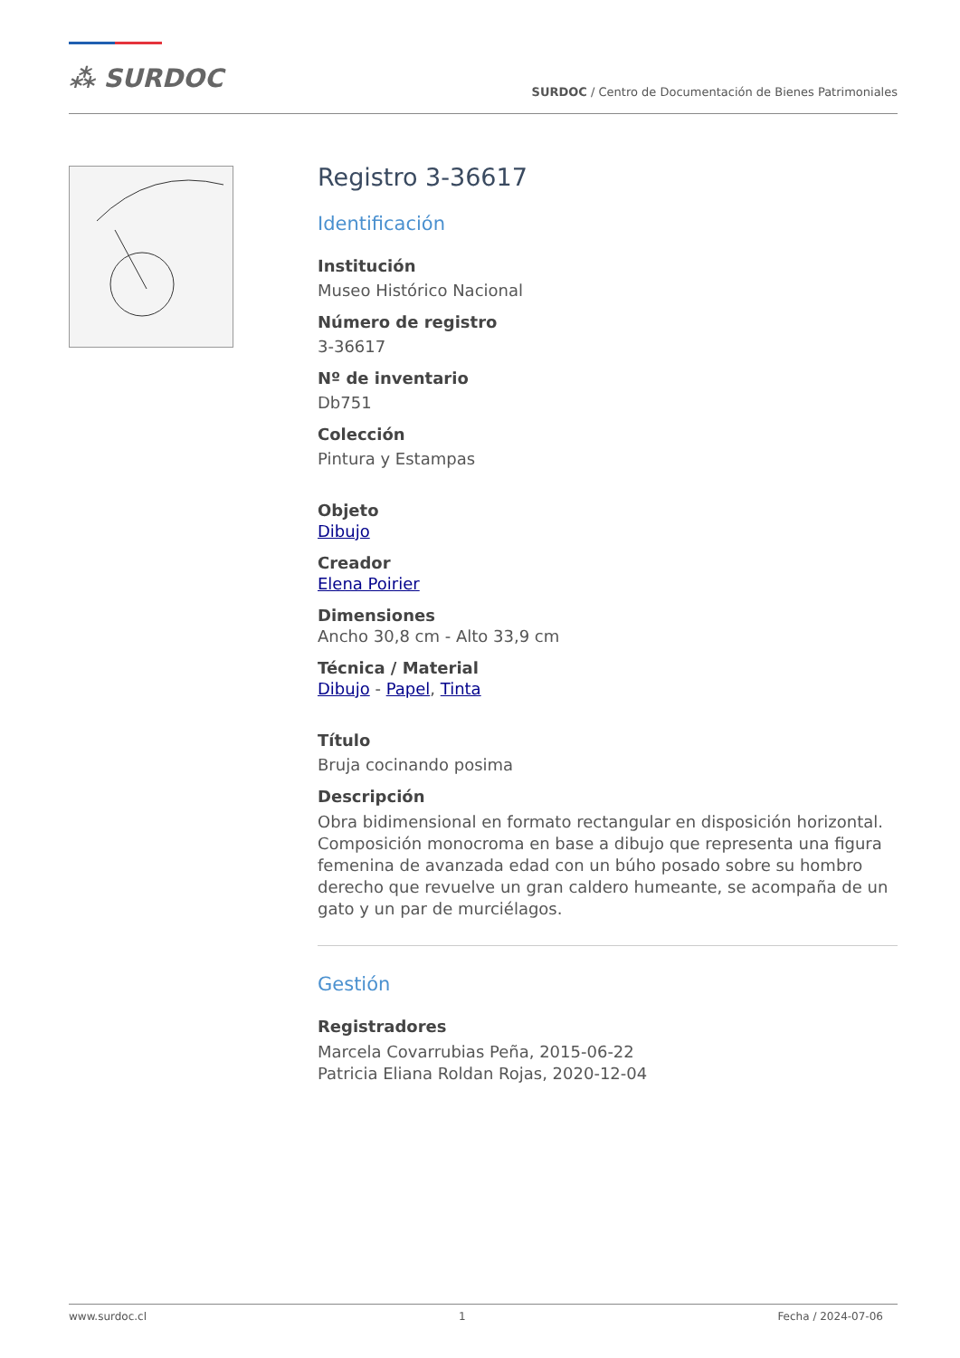⁂ SURDOC
SURDOC / Centro de Documentación de Bienes Patrimoniales
Registro 3-36617
Identificación
Institución
Museo Histórico Nacional
Número de registro
3-36617
Nº de inventario
Db751
Colección
Pintura y Estampas
Objeto
Dibujo
Creador
Elena Poirier
Dimensiones
Ancho 30,8 cm - Alto 33,9 cm
Técnica / Material
Dibujo - Papel, Tinta
Título
Bruja cocinando posima
Descripción
Obra bidimensional en formato rectangular en disposición horizontal. Composición monocroma en base a dibujo que representa una figura femenina de avanzada edad con un búho posado sobre su hombro derecho que revuelve un gran caldero humeante, se acompaña de un gato y un par de murciélagos.
Gestión
Registradores
Marcela Covarrubias Peña, 2015-06-22
Patricia Eliana Roldan Rojas, 2020-12-04
www.surdoc.cl 1 Fecha / 2024-07-06